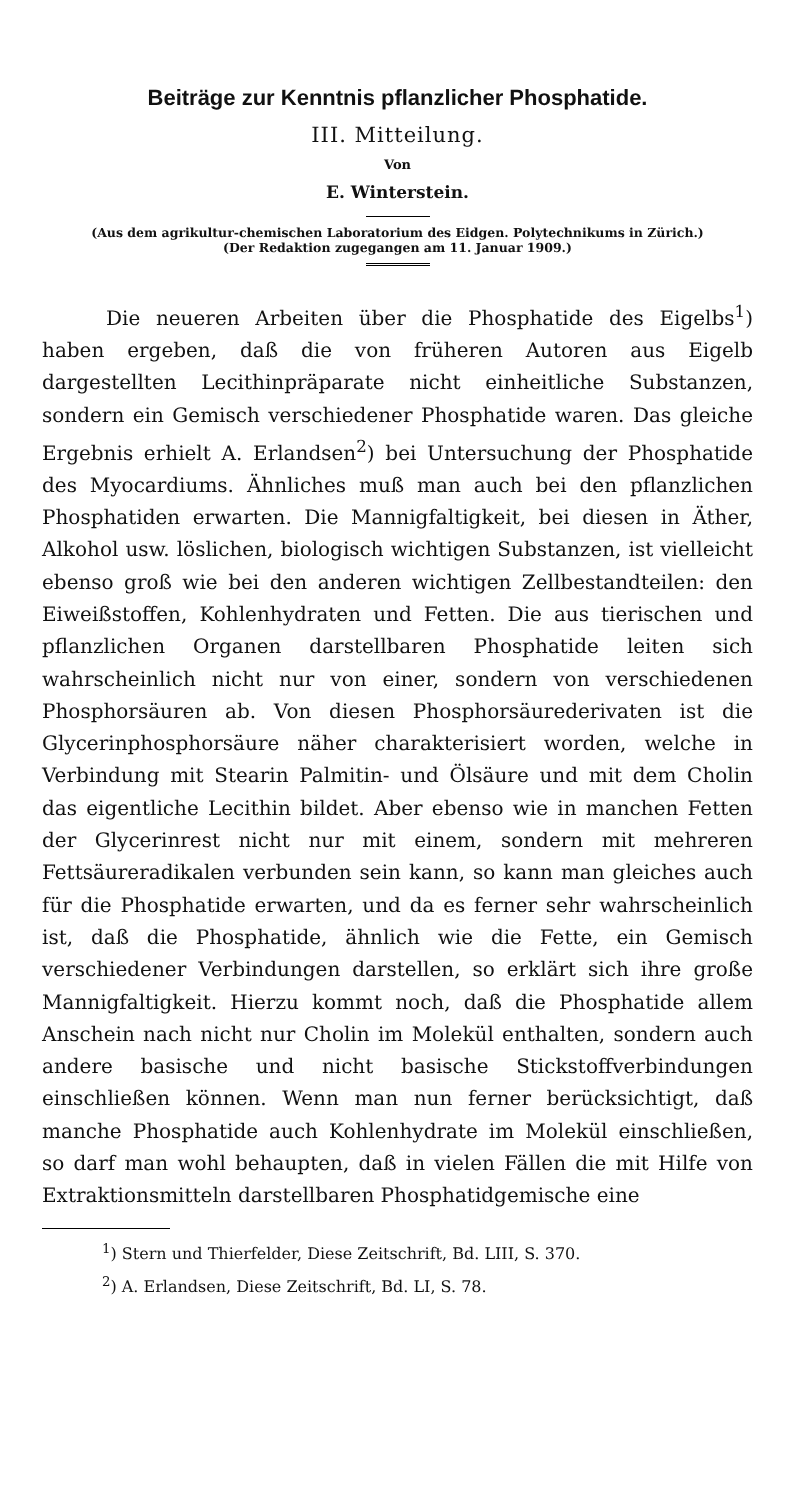Beiträge zur Kenntnis pflanzlicher Phosphatide.
III. Mitteilung.
Von
E. Winterstein.
(Aus dem agrikultur-chemischen Laboratorium des Eidgen. Polytechnikums in Zürich.)
(Der Redaktion zugegangen am 11. Januar 1909.)
Die neueren Arbeiten über die Phosphatide des Eigelbs<sup>1</sup>) haben ergeben, daß die von früheren Autoren aus Eigelb dargestellten Lecithinpräparate nicht einheitliche Substanzen, sondern ein Gemisch verschiedener Phosphatide waren. Das gleiche Ergebnis erhielt A. Erlandsen<sup>2</sup>) bei Untersuchung der Phosphatide des Myocardiums. Ähnliches muß man auch bei den pflanzlichen Phosphatiden erwarten. Die Mannigfaltigkeit, bei diesen in Äther, Alkohol usw. löslichen, biologisch wichtigen Substanzen, ist vielleicht ebenso groß wie bei den anderen wichtigen Zellbestandteilen: den Eiweißstoffen, Kohlenhydraten und Fetten. Die aus tierischen und pflanzlichen Organen darstellbaren Phosphatide leiten sich wahrscheinlich nicht nur von einer, sondern von verschiedenen Phosphorsäuren ab. Von diesen Phosphorsäurederivaten ist die Glycerinphosphorsäure näher charakterisiert worden, welche in Verbindung mit Stearin Palmitin- und Ölsäure und mit dem Cholin das eigentliche Lecithin bildet. Aber ebenso wie in manchen Fetten der Glycerinrest nicht nur mit einem, sondern mit mehreren Fettsäureradikalen verbunden sein kann, so kann man gleiches auch für die Phosphatide erwarten, und da es ferner sehr wahrscheinlich ist, daß die Phosphatide, ähnlich wie die Fette, ein Gemisch verschiedener Verbindungen darstellen, so erklärt sich ihre große Mannigfaltigkeit. Hierzu kommt noch, daß die Phosphatide allem Anschein nach nicht nur Cholin im Molekül enthalten, sondern auch andere basische und nicht basische Stickstoffverbindungen einschließen können. Wenn man nun ferner berücksichtigt, daß manche Phosphatide auch Kohlenhydrate im Molekül einschließen, so darf man wohl behaupten, daß in vielen Fällen die mit Hilfe von Extraktionsmitteln darstellbaren Phosphatidgemische eine
<sup>1</sup>) Stern und Thierfelder, Diese Zeitschrift, Bd. LIII, S. 370.
<sup>2</sup>) A. Erlandsen, Diese Zeitschrift, Bd. LI, S. 78.